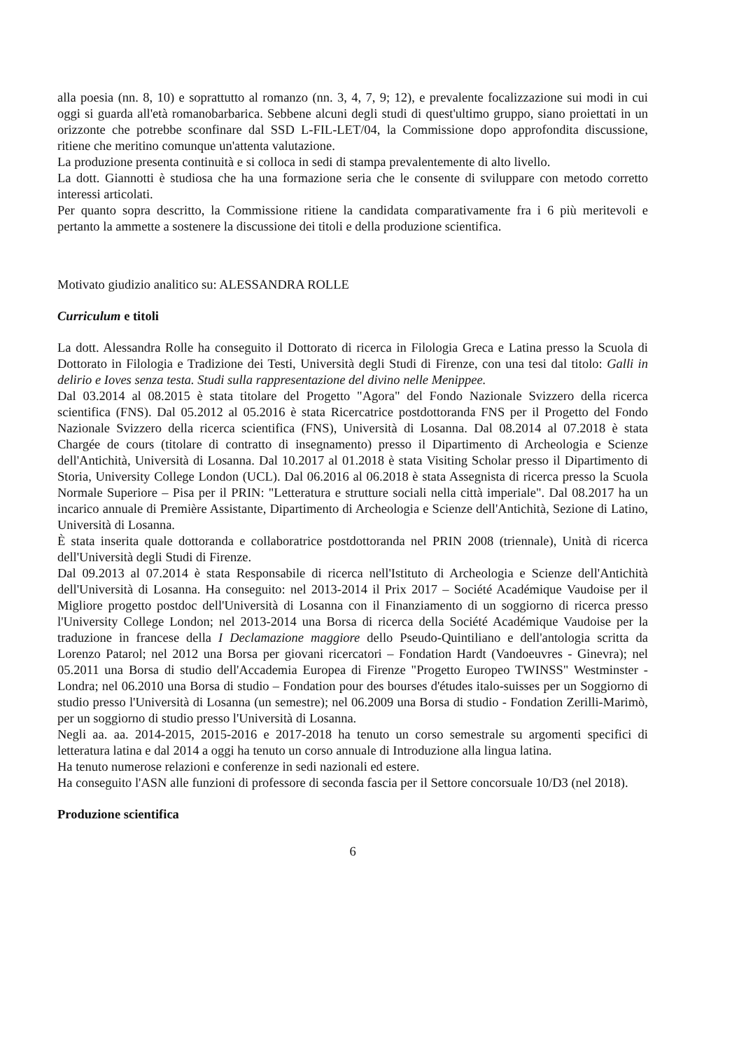alla poesia (nn. 8, 10) e soprattutto al romanzo (nn. 3, 4, 7, 9; 12), e prevalente focalizzazione sui modi in cui oggi si guarda all'età romanobarbarica. Sebbene alcuni degli studi di quest'ultimo gruppo, siano proiettati in un orizzonte che potrebbe sconfinare dal SSD L-FIL-LET/04, la Commissione dopo approfondita discussione, ritiene che meritino comunque un'attenta valutazione.
La produzione presenta continuità e si colloca in sedi di stampa prevalentemente di alto livello.
La dott. Giannotti è studiosa che ha una formazione seria che le consente di sviluppare con metodo corretto interessi articolati.
Per quanto sopra descritto, la Commissione ritiene la candidata comparativamente fra i 6 più meritevoli e pertanto la ammette a sostenere la discussione dei titoli e della produzione scientifica.
Motivato giudizio analitico su: ALESSANDRA ROLLE
Curriculum e titoli
La dott. Alessandra Rolle ha conseguito il Dottorato di ricerca in Filologia Greca e Latina presso la Scuola di Dottorato in Filologia e Tradizione dei Testi, Università degli Studi di Firenze, con una tesi dal titolo: Galli in delirio e Ioves senza testa. Studi sulla rappresentazione del divino nelle Menippee.
Dal 03.2014 al 08.2015 è stata titolare del Progetto "Agora" del Fondo Nazionale Svizzero della ricerca scientifica (FNS). Dal 05.2012 al 05.2016 è stata Ricercatrice postdottoranda FNS per il Progetto del Fondo Nazionale Svizzero della ricerca scientifica (FNS), Università di Losanna. Dal 08.2014 al 07.2018 è stata Chargée de cours (titolare di contratto di insegnamento) presso il Dipartimento di Archeologia e Scienze dell'Antichità, Università di Losanna. Dal 10.2017 al 01.2018 è stata Visiting Scholar presso il Dipartimento di Storia, University College London (UCL). Dal 06.2016 al 06.2018 è stata Assegnista di ricerca presso la Scuola Normale Superiore – Pisa per il PRIN: "Letteratura e strutture sociali nella città imperiale". Dal 08.2017 ha un incarico annuale di Première Assistante, Dipartimento di Archeologia e Scienze dell'Antichità, Sezione di Latino, Università di Losanna.
È stata inserita quale dottoranda e collaboratrice postdottoranda nel PRIN 2008 (triennale), Unità di ricerca dell'Università degli Studi di Firenze.
Dal 09.2013 al 07.2014 è stata Responsabile di ricerca nell'Istituto di Archeologia e Scienze dell'Antichità dell'Università di Losanna. Ha conseguito: nel 2013-2014 il Prix 2017 – Société Académique Vaudoise per il Migliore progetto postdoc dell'Università di Losanna con il Finanziamento di un soggiorno di ricerca presso l'University College London; nel 2013-2014 una Borsa di ricerca della Société Académique Vaudoise per la traduzione in francese della I Declamazione maggiore dello Pseudo-Quintiliano e dell'antologia scritta da Lorenzo Patarol; nel 2012 una Borsa per giovani ricercatori – Fondation Hardt (Vandoeuvres - Ginevra); nel 05.2011 una Borsa di studio dell'Accademia Europea di Firenze "Progetto Europeo TWINSS" Westminster - Londra; nel 06.2010 una Borsa di studio – Fondation pour des bourses d'études italo-suisses per un Soggiorno di studio presso l'Università di Losanna (un semestre); nel 06.2009 una Borsa di studio - Fondation Zerilli-Marimò, per un soggiorno di studio presso l'Università di Losanna.
Negli aa. aa. 2014-2015, 2015-2016 e 2017-2018 ha tenuto un corso semestrale su argomenti specifici di letteratura latina e dal 2014 a oggi ha tenuto un corso annuale di Introduzione alla lingua latina.
Ha tenuto numerose relazioni e conferenze in sedi nazionali ed estere.
Ha conseguito l'ASN alle funzioni di professore di seconda fascia per il Settore concorsuale 10/D3 (nel 2018).
Produzione scientifica
6